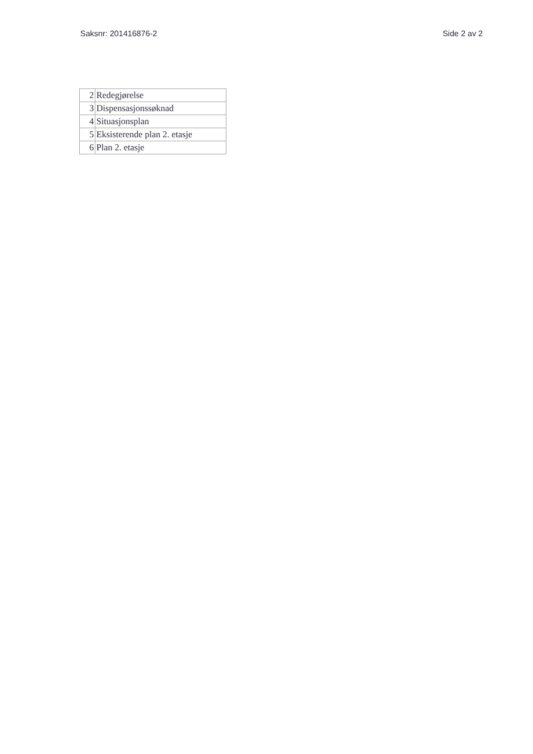Saksnr: 201416876-2 Side 2 av 2
| 2 | Redegjørelse |
| 3 | Dispensasjonssøknad |
| 4 | Situasjonsplan |
| 5 | Eksisterende plan 2. etasje |
| 6 | Plan 2. etasje |